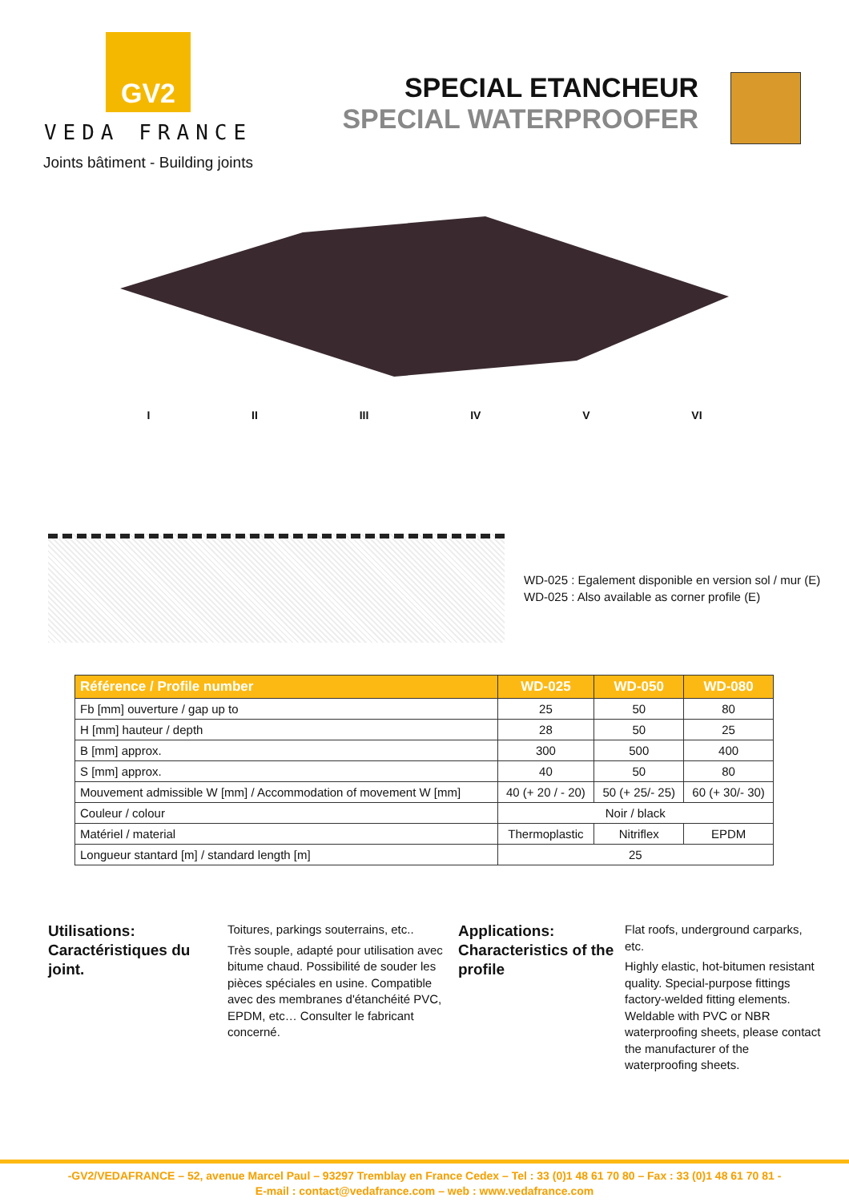GV2
VEDA FRANCE
Joints bâtiment - Building joints
SPECIAL ETANCHEUR
SPECIAL WATERPROOFER
I II III IV V VI
WD-025 : Egalement disponible en version sol / mur (E)
WD-025 : Also available as corner profile (E)
| Référence / Profile number | WD-025 | WD-050 | WD-080 |
| --- | --- | --- | --- |
| Fb [mm] ouverture / gap up to | 25 | 50 | 80 |
| H [mm] hauteur / depth | 28 | 50 | 25 |
| B [mm] approx. | 300 | 500 | 400 |
| S [mm] approx. | 40 | 50 | 80 |
| Mouvement admissible W [mm] / Accommodation of movement W [mm] | 40 (+ 20 / - 20) | 50 (+ 25/- 25) | 60 (+ 30/- 30) |
| Couleur / colour | Noir / black | | |
| Matériel / material | Thermoplastic | Nitriflex | EPDM |
| Longueur stantard [m] / standard length [m] | 25 | | |
Utilisations:
Caractéristiques du joint.
Toitures, parkings souterrains, etc..
Très souple, adapté pour utilisation avec bitume chaud. Possibilité de souder les pièces spéciales en usine. Compatible avec des membranes d'étanchéité PVC, EPDM, etc… Consulter le fabricant concerné.
Applications:
Characteristics of the profile
Flat roofs, underground carparks, etc.
Highly elastic, hot-bitumen resistant quality. Special-purpose fittings factory-welded fitting elements. Weldable with PVC or NBR waterproofing sheets, please contact the manufacturer of the waterproofing sheets.
-GV2/VEDAFRANCE – 52, avenue Marcel Paul – 93297 Tremblay en France Cedex – Tel : 33 (0)1 48 61 70 80 – Fax : 33 (0)1 48 61 70 81 -
E-mail : contact@vedafrance.com – web : www.vedafrance.com